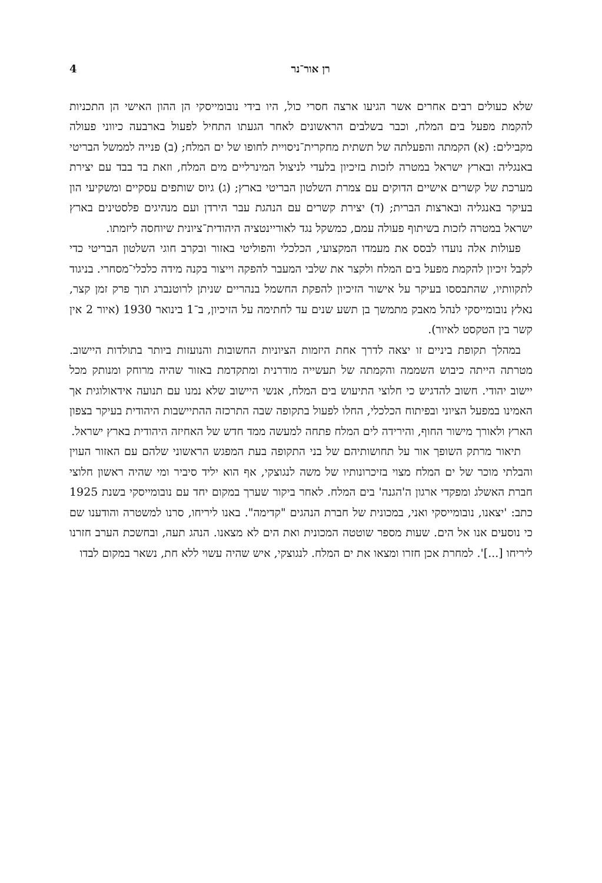רן אור־נר 4
שלא כעולים רבים אחרים אשר הגיעו ארצה חסרי כול, היו בידי נובומייסקי הן ההון האישי הן התכניות להקמת מפעל בים המלח, וכבר בשלבים הראשונים לאחר הגעתו התחיל לפעול בארבעה כיווני פעולה מקבילים: (א) הקמתה והפעלתה של תשתית מחקרית־ניסויית לחופו של ים המלח; (ב) פנייה לממשל הבריטי באנגליה ובארץ ישראל במטרה לזכות בזיכיון בלעדי לניצול המינרליים מים המלח, וזאת בד בבד עם יצירת מערכת של קשרים אישיים הדוקים עם צמרת השלטון הבריטי בארץ; (ג) גיוס שותפים עסקיים ומשקיעי הון בעיקר באנגליה ובארצות הברית; (ד) יצירת קשרים עם הנהגת עבר הירדן ועם מנהיגים פלסטינים בארץ ישראל במטרה לזכות בשיתוף פעולה עמם, כמשקל נגד לאוריינטציה היהודית־ציונית שיוחסה ליזמתו.
פעולות אלה נועדו לבסס את מעמדו המקצועי, הכלכלי והפוליטי באזור ובקרב חוגי השלטון הבריטי כדי לקבל זיכיון להקמת מפעל בים המלח ולקצר את שלבי המעבר להפקה וייצור בקנה מידה כלכלי־מסחרי. בניגוד לתקוותיו, שהתבססו בעיקר על אישור הזיכיון להפקת החשמל בנהריים שניתן לרוטנברג תוך פרק זמן קצר, נאלץ נובומייסקי לנהל מאבק מתמשך בן תשע שנים עד לחתימה על הזיכיון, ב־1 בינואר 1930 (איור 2 אין קשר בין הטקסט לאיור).
במהלך תקופת ביניים זו יצאה לדרך אחת היזמות הציוניות החשובות והנועזות ביותר בתולדות היישוב. מטרתה הייתה כיבוש השממה והקמתה של תעשייה מודרנית ומתקדמת באזור שהיה מרוחק ומנותק מכל יישוב יהודי. חשוב להדגיש כי חלוצי התיעוש בים המלח, אנשי היישוב שלא נמנו עם תנועה אידאולוגית אך האמינו במפעל הציוני ובפיתוח הכלכלי, החלו לפעול בתקופה שבה התרכזה ההתיישבות היהודית בעיקר בצפון הארץ ולאורך מישור החוף, והירידה לים המלח פתחה למעשה ממד חדש של האחיזה היהודית בארץ ישראל.
תיאור מרתק השופך אור על תחושותיהם של בני התקופה בעת המפגש הראשוני שלהם עם האזור העוין והבלתי מוכר של ים המלח מצוי בזיכרונותיו של משה לנגוצקי, אף הוא יליד סיביר ומי שהיה ראשון חלוצי חברת האשלג ומפקדי ארגון ה'הגנה' בים המלח. לאחר ביקור שערך במקום יחד עם נובומייסקי בשנת 1925 כתב: 'יצאנו, נובומייסקי ואני, במכונית של חברת הנהגים "קדימה". באנו ליריחו, סרנו למשטרה והודענו שם כי נוסעים אנו אל הים. שעות מספר שוטטה המכונית ואת הים לא מצאנו. הנהג תעה, ובחשכת הערב חזרנו ליריחו [...]'. למחרת אכן חזרו ומצאו את ים המלח. לנגוצקי, איש שהיה עשוי ללא חת, נשאר במקום לבדו